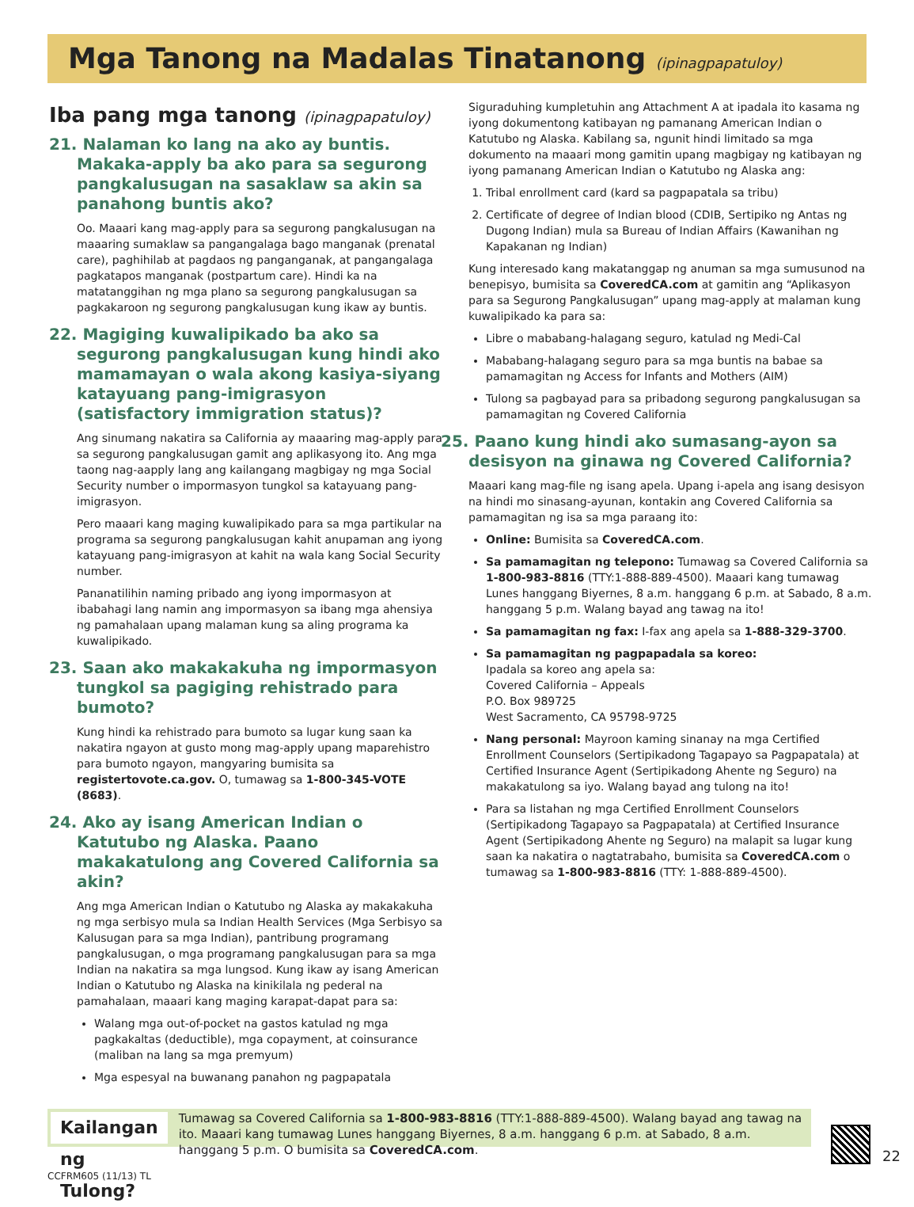Mga Tanong na Madalas Tinatanong (ipinagpapatuloy)
Iba pang mga tanong (ipinagpapatuloy)
21. Nalaman ko lang na ako ay buntis. Makaka-apply ba ako para sa segurong pangkalusugan na sasaklaw sa akin sa panahong buntis ako?
Oo. Maaari kang mag-apply para sa segurong pangkalusugan na maaaring sumaklaw sa pangangalaga bago manganak (prenatal care), paghihilab at pagdaos ng panganganak, at pangangalaga pagkatapos manganak (postpartum care). Hindi ka na matatanggihan ng mga plano sa segurong pangkalusugan sa pagkakaroon ng segurong pangkalusugan kung ikaw ay buntis.
22. Magiging kuwalipikado ba ako sa segurong pangkalusugan kung hindi ako mamamayan o wala akong kasiya-siyang katayuang pang-imigrasyon (satisfactory immigration status)?
Ang sinumang nakatira sa California ay maaaring mag-apply para sa segurong pangkalusugan gamit ang aplikasyong ito. Ang mga taong nag-aapply lang ang kailangang magbigay ng mga Social Security number o impormasyon tungkol sa katayuang pang-imigrasyon.
Pero maaari kang maging kuwalipikado para sa mga partikular na programa sa segurong pangkalusugan kahit anupaman ang iyong katayuang pang-imigrasyon at kahit na wala kang Social Security number.
Pananatilihin naming pribado ang iyong impormasyon at ibabahagi lang namin ang impormasyon sa ibang mga ahensiya ng pamahalaan upang malaman kung sa aling programa ka kuwalipikado.
23. Saan ako makakakuha ng impormasyon tungkol sa pagiging rehistrado para bumoto?
Kung hindi ka rehistrado para bumoto sa lugar kung saan ka nakatira ngayon at gusto mong mag-apply upang maparehistro para bumoto ngayon, mangyaring bumisita sa registertovote.ca.gov. O, tumawag sa 1-800-345-VOTE (8683).
24. Ako ay isang American Indian o Katutubo ng Alaska. Paano makakatulong ang Covered California sa akin?
Ang mga American Indian o Katutubo ng Alaska ay makakakuha ng mga serbisyo mula sa Indian Health Services (Mga Serbisyo sa Kalusugan para sa mga Indian), pantribung programang pangkalusugan, o mga programang pangkalusugan para sa mga Indian na nakatira sa mga lungsod. Kung ikaw ay isang American Indian o Katutubo ng Alaska na kinikilala ng pederal na pamahalaan, maaari kang maging karapat-dapat para sa:
Walang mga out-of-pocket na gastos katulad ng mga pagkakaltas (deductible), mga copayment, at coinsurance (maliban na lang sa mga premyum)
Mga espesyal na buwanang panahon ng pagpapatala
Siguraduhing kumpletuhin ang Attachment A at ipadala ito kasama ng iyong dokumentong katibayan ng pamanang American Indian o Katutubo ng Alaska. Kabilang sa, ngunit hindi limitado sa mga dokumento na maaari mong gamitin upang magbigay ng katibayan ng iyong pamanang American Indian o Katutubo ng Alaska ang:
1. Tribal enrollment card (kard sa pagpapatala sa tribu)
2. Certificate of degree of Indian blood (CDIB, Sertipiko ng Antas ng Dugong Indian) mula sa Bureau of Indian Affairs (Kawanihan ng Kapakanan ng Indian)
Kung interesado kang makatanggap ng anuman sa mga sumusunod na benepisyo, bumisita sa CoveredCA.com at gamitin ang “Aplikasyon para sa Segurong Pangkalusugan” upang mag-apply at malaman kung kuwalipikado ka para sa:
Libre o mababang-halagang seguro, katulad ng Medi-Cal
Mababang-halagang seguro para sa mga buntis na babae sa pamamagitan ng Access for Infants and Mothers (AIM)
Tulong sa pagbayad para sa pribadong segurong pangkalusugan sa pamamagitan ng Covered California
25. Paano kung hindi ako sumasang-ayon sa desisyon na ginawa ng Covered California?
Maaari kang mag-file ng isang apela. Upang i-apela ang isang desisyon na hindi mo sinasang-ayunan, kontakin ang Covered California sa pamamagitan ng isa sa mga paraang ito:
Online: Bumisita sa CoveredCA.com.
Sa pamamagitan ng telepono: Tumawag sa Covered California sa 1-800-983-8816 (TTY:1-888-889-4500). Maaari kang tumawag Lunes hanggang Biyernes, 8 a.m. hanggang 6 p.m. at Sabado, 8 a.m. hanggang 5 p.m. Walang bayad ang tawag na ito!
Sa pamamagitan ng fax: I-fax ang apela sa 1-888-329-3700.
Sa pamamagitan ng pagpapadala sa koreo:
Ipadala sa koreo ang apela sa:
Covered California – Appeals
P.O. Box 989725
West Sacramento, CA 95798-9725
Nang personal: Mayroon kaming sinanay na mga Certified Enrollment Counselors (Sertipikadong Tagapayo sa Pagpapatala) at Certified Insurance Agent (Sertipikadong Ahente ng Seguro) na makakatulong sa iyo. Walang bayad ang tulong na ito!
Para sa listahan ng mga Certified Enrollment Counselors (Sertipikadong Tagapayo sa Pagpapatala) at Certified Insurance Agent (Sertipikadong Ahente ng Seguro) na malapit sa lugar kung saan ka nakatira o nagtatrabaho, bumisita sa CoveredCA.com o tumawag sa 1-800-983-8816 (TTY: 1-888-889-4500).
Kailangan ng Tulong?
Tumawag sa Covered California sa 1-800-983-8816 (TTY:1-888-889-4500). Walang bayad ang tawag na ito. Maaari kang tumawag Lunes hanggang Biyernes, 8 a.m. hanggang 6 p.m. at Sabado, 8 a.m. hanggang 5 p.m. O bumisita sa CoveredCA.com.
22
CCFRM605 (11/13) TL